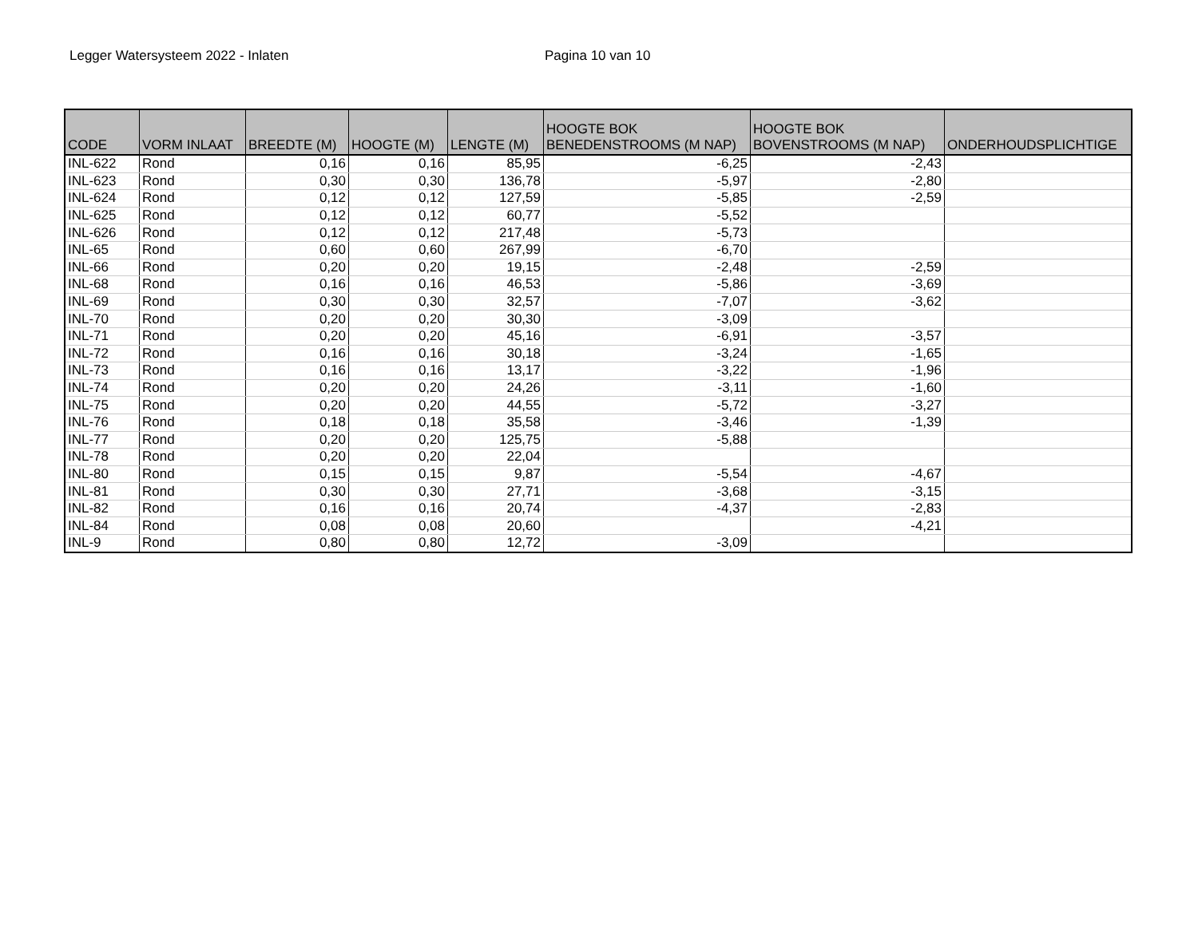Legger Watersysteem 2022 - Inlaten Pagina 10 van 10
| CODE | VORM INLAAT | BREEDTE (M) | HOOGTE (M) | LENGTE (M) | HOOGTE BOK BENEDENSTROOMS (M NAP) | HOOGTE BOK BOVENSTROOMS (M NAP) | ONDERHOUDSPLICHTIGE |
| --- | --- | --- | --- | --- | --- | --- | --- |
| INL-622 | Rond | 0,16 | 0,16 | 85,95 | -6,25 | -2,43 | |
| INL-623 | Rond | 0,30 | 0,30 | 136,78 | -5,97 | -2,80 | |
| INL-624 | Rond | 0,12 | 0,12 | 127,59 | -5,85 | -2,59 | |
| INL-625 | Rond | 0,12 | 0,12 | 60,77 | -5,52 | | |
| INL-626 | Rond | 0,12 | 0,12 | 217,48 | -5,73 | | |
| INL-65 | Rond | 0,60 | 0,60 | 267,99 | -6,70 | | |
| INL-66 | Rond | 0,20 | 0,20 | 19,15 | -2,48 | -2,59 | |
| INL-68 | Rond | 0,16 | 0,16 | 46,53 | -5,86 | -3,69 | |
| INL-69 | Rond | 0,30 | 0,30 | 32,57 | -7,07 | -3,62 | |
| INL-70 | Rond | 0,20 | 0,20 | 30,30 | -3,09 | | |
| INL-71 | Rond | 0,20 | 0,20 | 45,16 | -6,91 | -3,57 | |
| INL-72 | Rond | 0,16 | 0,16 | 30,18 | -3,24 | -1,65 | |
| INL-73 | Rond | 0,16 | 0,16 | 13,17 | -3,22 | -1,96 | |
| INL-74 | Rond | 0,20 | 0,20 | 24,26 | -3,11 | -1,60 | |
| INL-75 | Rond | 0,20 | 0,20 | 44,55 | -5,72 | -3,27 | |
| INL-76 | Rond | 0,18 | 0,18 | 35,58 | -3,46 | -1,39 | |
| INL-77 | Rond | 0,20 | 0,20 | 125,75 | -5,88 | | |
| INL-78 | Rond | 0,20 | 0,20 | 22,04 | | | |
| INL-80 | Rond | 0,15 | 0,15 | 9,87 | -5,54 | -4,67 | |
| INL-81 | Rond | 0,30 | 0,30 | 27,71 | -3,68 | -3,15 | |
| INL-82 | Rond | 0,16 | 0,16 | 20,74 | -4,37 | -2,83 | |
| INL-84 | Rond | 0,08 | 0,08 | 20,60 | | -4,21 | |
| INL-9 | Rond | 0,80 | 0,80 | 12,72 | -3,09 | | |